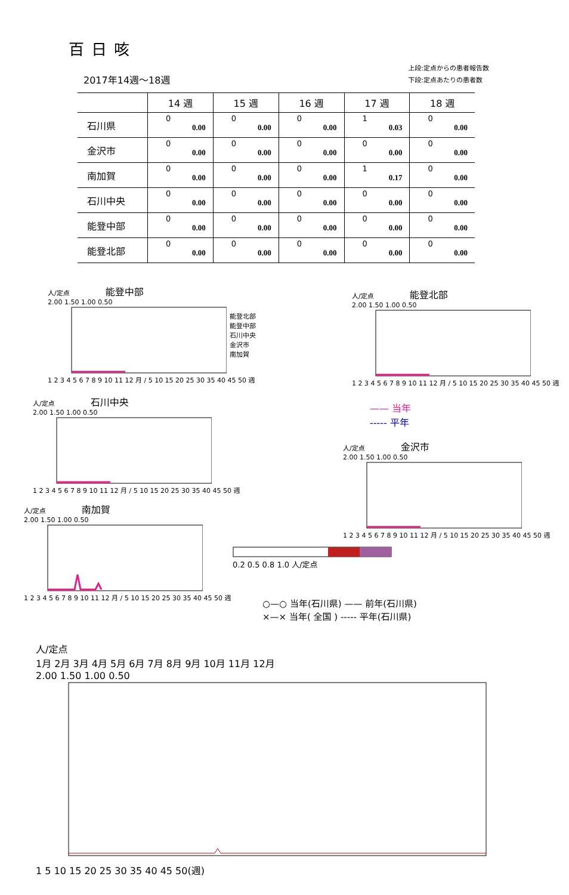百日咳
2017年14週〜18週
上段:定点からの患者報告数
下段:定点あたりの患者数
| | 14 週 | 15 週 | 16 週 | 17 週 | 18 週 |
| --- | --- | --- | --- | --- | --- |
| 石川県 | 0 0.00 | 0 0.00 | 0 0.00 | 1 0.03 | 0 0.00 |
| 金沢市 | 0 0.00 | 0 0.00 | 0 0.00 | 0 0.00 | 0 0.00 |
| 南加賀 | 0 0.00 | 0 0.00 | 0 0.00 | 1 0.17 | 0 0.00 |
| 石川中央 | 0 0.00 | 0 0.00 | 0 0.00 | 0 0.00 | 0 0.00 |
| 能登中部 | 0 0.00 | 0 0.00 | 0 0.00 | 0 0.00 | 0 0.00 |
| 能登北部 | 0 0.00 | 0 0.00 | 0 0.00 | 0 0.00 | 0 0.00 |
人/定点 能登中部
2.00 1.50 1.00 0.50
1 2 3 4 5 6 7 8 9 10 11 12 月 / 5 10 15 20 25 30 35 40 45 50 週
人/定点 能登北部
2.00 1.50 1.00 0.50
1 2 3 4 5 6 7 8 9 10 11 12 月 / 5 10 15 20 25 30 35 40 45 50 週
人/定点 石川中央
2.00 1.50 1.00 0.50
1 2 3 4 5 6 7 8 9 10 11 12 月 / 5 10 15 20 25 30 35 40 45 50 週
人/定点 金沢市
2.00 1.50 1.00 0.50
1 2 3 4 5 6 7 8 9 10 11 12 月 / 5 10 15 20 25 30 35 40 45 50 週
—— 当年
----- 平年
能登北部
能登中部
石川中央
金沢市
南加賀
人/定点 南加賀
2.00 1.50 1.00 0.50
1 2 3 4 5 6 7 8 9 10 11 12 月 / 5 10 15 20 25 30 35 40 45 50 週
0.2 0.5 0.8 1.0 人/定点
○—○ 当年(石川県) —— 前年(石川県)
×—× 当年( 全国 ) ----- 平年(石川県)
人/定点
1月 2月 3月 4月 5月 6月 7月 8月 9月 10月 11月 12月
2.00 1.50 1.00 0.50
1 5 10 15 20 25 30 35 40 45 50(週)